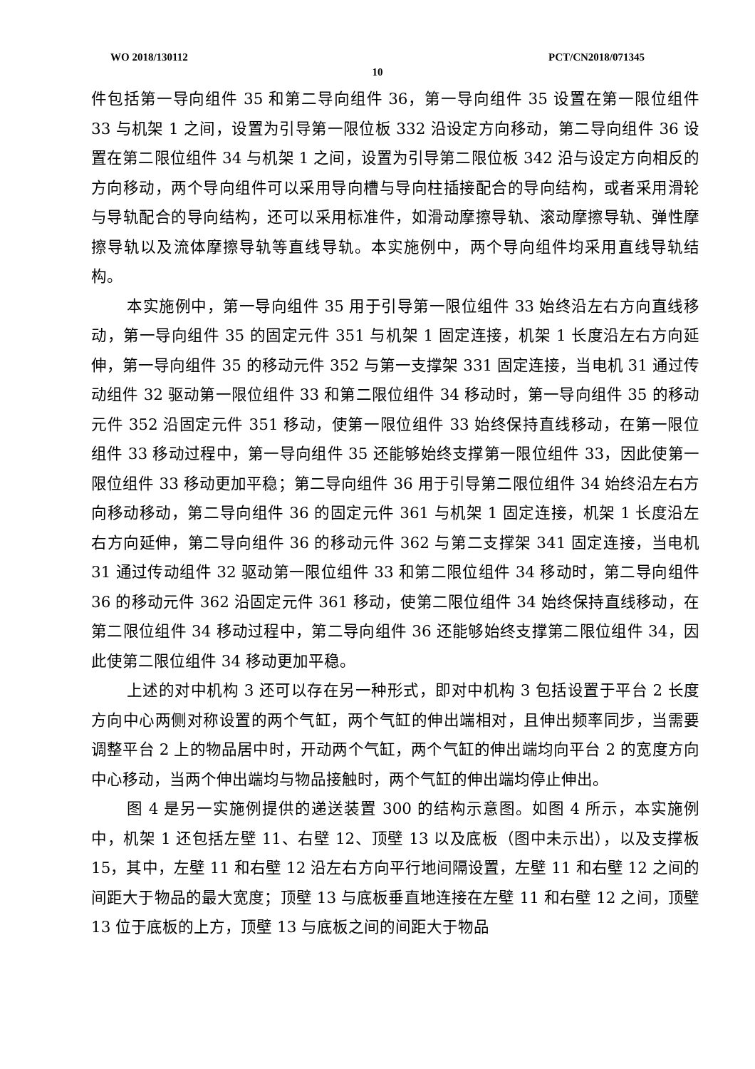WO 2018/130112 PCT/CN2018/071345
10
件包括第一导向组件 35 和第二导向组件 36，第一导向组件 35 设置在第一限位组件 33 与机架 1 之间，设置为引导第一限位板 332 沿设定方向移动，第二导向组件 36 设置在第二限位组件 34 与机架 1 之间，设置为引导第二限位板 342 沿与设定方向相反的方向移动，两个导向组件可以采用导向槽与导向柱插接配合的导向结构，或者采用滑轮与导轨配合的导向结构，还可以采用标准件，如滑动摩擦导轨、滚动摩擦导轨、弹性摩擦导轨以及流体摩擦导轨等直线导轨。本实施例中，两个导向组件均采用直线导轨结构。
本实施例中，第一导向组件 35 用于引导第一限位组件 33 始终沿左右方向直线移动，第一导向组件 35 的固定元件 351 与机架 1 固定连接，机架 1 长度沿左右方向延伸，第一导向组件 35 的移动元件 352 与第一支撑架 331 固定连接，当电机 31 通过传动组件 32 驱动第一限位组件 33 和第二限位组件 34 移动时，第一导向组件 35 的移动元件 352 沿固定元件 351 移动，使第一限位组件 33 始终保持直线移动，在第一限位组件 33 移动过程中，第一导向组件 35 还能够始终支撑第一限位组件 33，因此使第一限位组件 33 移动更加平稳；第二导向组件 36 用于引导第二限位组件 34 始终沿左右方向移动移动，第二导向组件 36 的固定元件 361 与机架 1 固定连接，机架 1 长度沿左右方向延伸，第二导向组件 36 的移动元件 362 与第二支撑架 341 固定连接，当电机 31 通过传动组件 32 驱动第一限位组件 33 和第二限位组件 34 移动时，第二导向组件 36 的移动元件 362 沿固定元件 361 移动，使第二限位组件 34 始终保持直线移动，在第二限位组件 34 移动过程中，第二导向组件 36 还能够始终支撑第二限位组件 34，因此使第二限位组件 34 移动更加平稳。
上述的对中机构 3 还可以存在另一种形式，即对中机构 3 包括设置于平台 2 长度方向中心两侧对称设置的两个气缸，两个气缸的伸出端相对，且伸出频率同步，当需要调整平台 2 上的物品居中时，开动两个气缸，两个气缸的伸出端均向平台 2 的宽度方向中心移动，当两个伸出端均与物品接触时，两个气缸的伸出端均停止伸出。
图 4 是另一实施例提供的递送装置 300 的结构示意图。如图 4 所示，本实施例中，机架 1 还包括左壁 11、右壁 12、顶壁 13 以及底板（图中未示出），以及支撑板 15，其中，左壁 11 和右壁 12 沿左右方向平行地间隔设置，左壁 11 和右壁 12 之间的间距大于物品的最大宽度；顶壁 13 与底板垂直地连接在左壁 11 和右壁 12 之间，顶壁 13 位于底板的上方，顶壁 13 与底板之间的间距大于物品